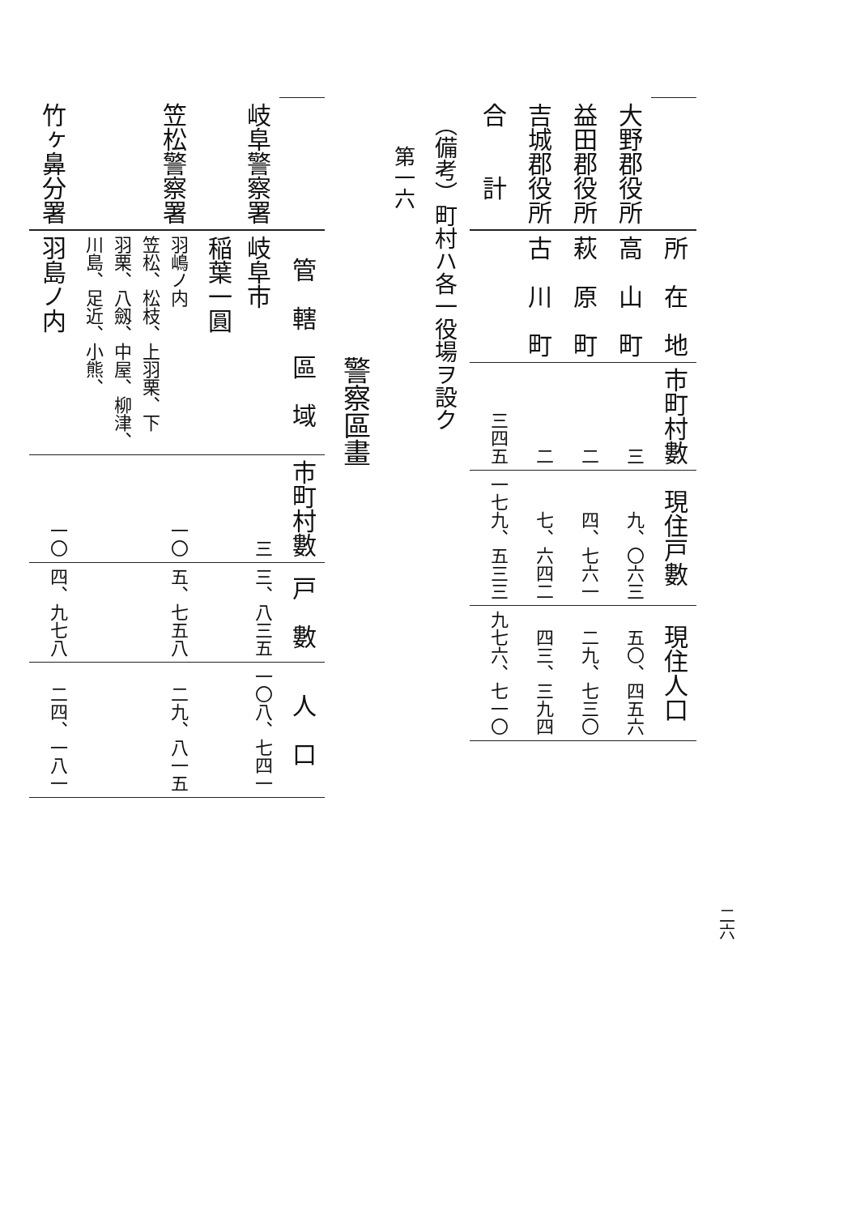二六
| | 所 在 地 | 市町村數 | 現住戸數 | 現住人口 |
| --- | --- | --- | --- | --- |
| 大野郡役所 | 高 山 町 | 三 | 九、〇六三 | 五〇、四五六 |
| 益田郡役所 | 萩 原 町 | 二 | 四、七六一 | 二九、七三〇 |
| 吉城郡役所 | 古 川 町 | 二 | 七、六四二 | 四三、三九四 |
| 合 計 | | 三四五 | 一七九、五三三 | 九七六、七一〇 |
（備考）町村ハ各一役場ヲ設ク
第一六
警察區畫
| | 管 轄 區 域 | 市町村數 | 戸 數 | 人 口 |
| --- | --- | --- | --- | --- |
| 岐阜警察署 | 岐阜市 稲葉一圓 | 三 | 三、八三五 | 一〇八、七四一 |
| 笠松警察署 | 羽嶋ノ内 笠松、松枝、上羽栗、下 羽栗、八劔、中屋、柳津、 川島、足近、小熊、 | 一〇 | 五、七五八 | 二九、八一五 |
| 竹ヶ鼻分署 | 羽島ノ内 | 一〇 | 四、九七八 | 二四、一八一 |